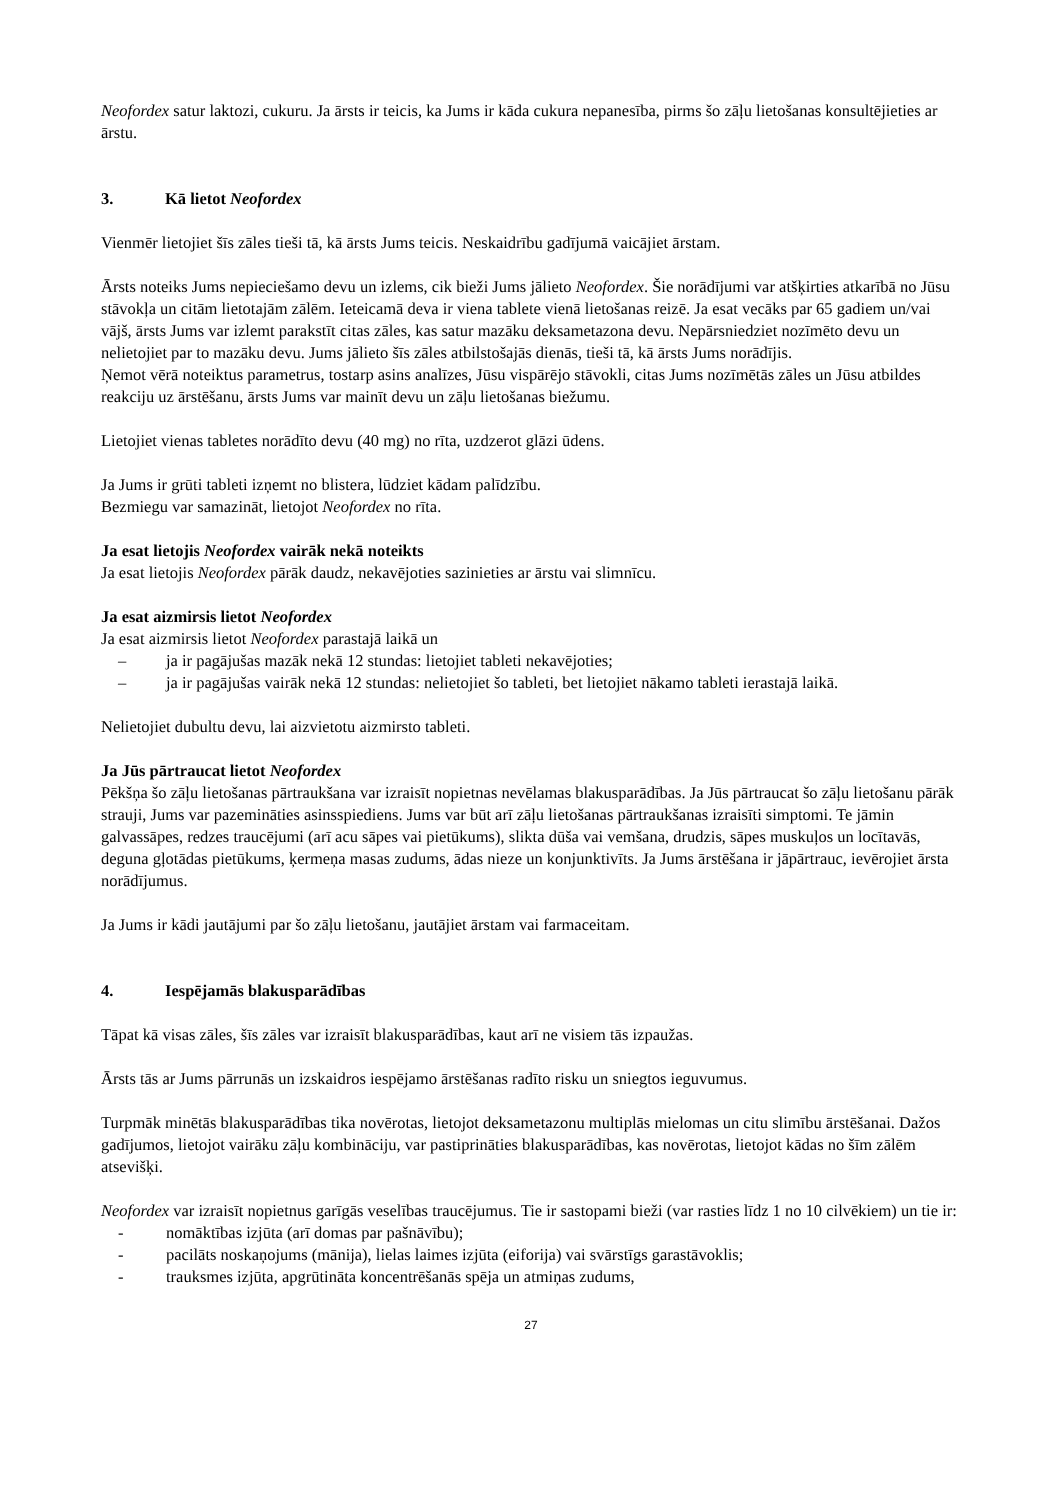Neofordex satur laktozi, cukuru. Ja ārsts ir teicis, ka Jums ir kāda cukura nepanesība, pirms šo zāļu lietošanas konsultējieties ar ārstu.
3. Kā lietot Neofordex
Vienmēr lietojiet šīs zāles tieši tā, kā ārsts Jums teicis. Neskaidrību gadījumā vaicājiet ārstam.
Ārsts noteiks Jums nepieciešamo devu un izlems, cik bieži Jums jālieto Neofordex. Šie norādījumi var atšķirties atkarībā no Jūsu stāvokļa un citām lietotajām zālēm. Ieteicamā deva ir viena tablete vienā lietošanas reizē. Ja esat vecāks par 65 gadiem un/vai vājš, ārsts Jums var izlemt parakstīt citas zāles, kas satur mazāku deksametazona devu. Nepārsniedziet nozīmēto devu un nelietojiet par to mazāku devu. Jums jālieto šīs zāles atbilstošajās dienās, tieši tā, kā ārsts Jums norādījis.
Ņemot vērā noteiktus parametrus, tostarp asins analīzes, Jūsu vispārējo stāvokli, citas Jums nozīmētās zāles un Jūsu atbildes reakciju uz ārstēšanu, ārsts Jums var mainīt devu un zāļu lietošanas biežumu.
Lietojiet vienas tabletes norādīto devu (40 mg) no rīta, uzdzerot glāzi ūdens.
Ja Jums ir grūti tableti izņemt no blistera, lūdziet kādam palīdzību.
Bezmiegu var samazināt, lietojot Neofordex no rīta.
Ja esat lietojis Neofordex vairāk nekā noteikts
Ja esat lietojis Neofordex pārāk daudz, nekavējoties sazinieties ar ārstu vai slimnīcu.
Ja esat aizmirsis lietot Neofordex
Ja esat aizmirsis lietot Neofordex parastajā laikā un
– ja ir pagājušas mazāk nekā 12 stundas: lietojiet tableti nekavējoties;
– ja ir pagājušas vairāk nekā 12 stundas: nelietojiet šo tableti, bet lietojiet nākamo tableti ierastajā laikā.
Nelietojiet dubultu devu, lai aizvietotu aizmirsto tableti.
Ja Jūs pārtraucat lietot Neofordex
Pēkšņa šo zāļu lietošanas pārtraukšana var izraisīt nopietnas nevēlamas blakusparādības. Ja Jūs pārtraucat šo zāļu lietošanu pārāk strauji, Jums var pazemināties asinsspiediens. Jums var būt arī zāļu lietošanas pārtraukšanas izraisīti simptomi. Te jāmin galvassāpes, redzes traucējumi (arī acu sāpes vai pietūkums), slikta dūša vai vemšana, drudzis, sāpes muskuļos un locītavās, deguna gļotādas pietūkums, ķermeņa masas zudums, ādas nieze un konjunktivīts. Ja Jums ārstēšana ir jāpārtrauc, ievērojiet ārsta norādījumus.
Ja Jums ir kādi jautājumi par šo zāļu lietošanu, jautājiet ārstam vai farmaceitam.
4. Iespējamās blakusparādības
Tāpat kā visas zāles, šīs zāles var izraisīt blakusparādības, kaut arī ne visiem tās izpaužas.
Ārsts tās ar Jums pārrunās un izskaidros iespējamo ārstēšanas radīto risku un sniegtos ieguvumus.
Turpmāk minētās blakusparādības tika novērotas, lietojot deksametazonu multiplās mielomas un citu slimību ārstēšanai. Dažos gadījumos, lietojot vairāku zāļu kombināciju, var pastiprināties blakusparādības, kas novērotas, lietojot kādas no šīm zālēm atsevišķi.
Neofordex var izraisīt nopietnus garīgās veselības traucējumus. Tie ir sastopami bieži (var rasties līdz 1 no 10 cilvēkiem) un tie ir:
- nomāktības izjūta (arī domas par pašnāvību);
- pacilāts noskaņojums (mānija), lielas laimes izjūta (eiforija) vai svārstīgs garastāvoklis;
- trauksmes izjūta, apgrūtināta koncentrēšanās spēja un atmiņas zudums,
27